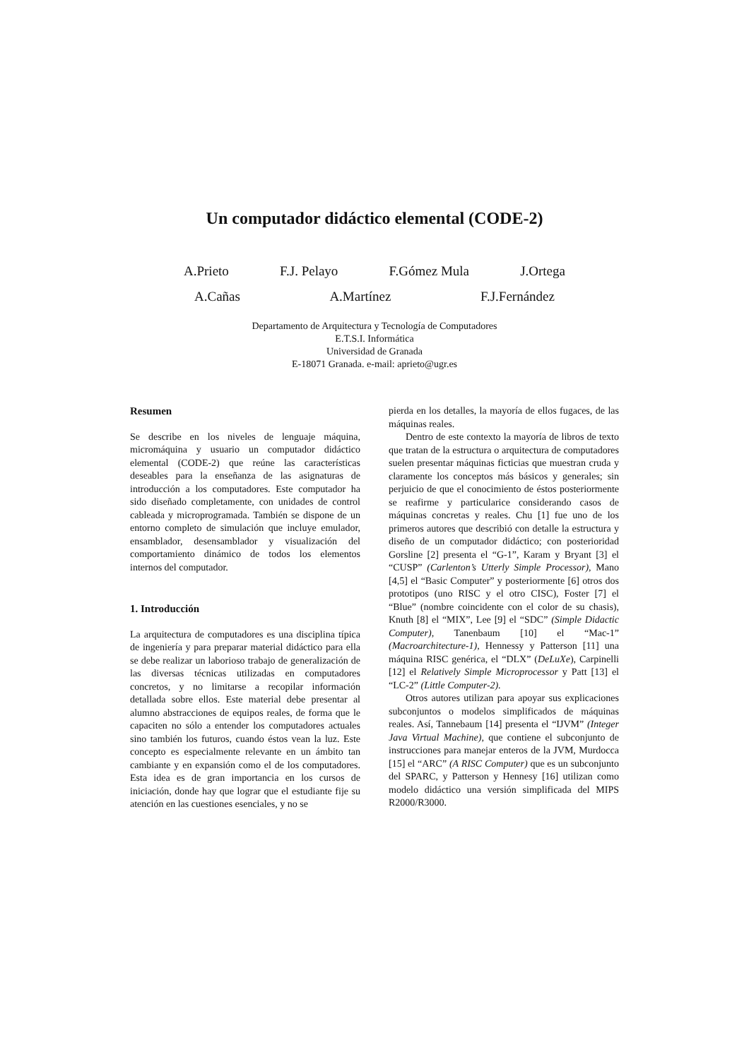Un computador didáctico elemental (CODE-2)
A.Prieto F.J. Pelayo F.Gómez Mula J.Ortega
A.Cañas A.Martínez F.J.Fernández
Departamento de Arquitectura y Tecnología de Computadores
E.T.S.I. Informática
Universidad de Granada
E-18071 Granada. e-mail: aprieto@ugr.es
Resumen
Se describe en los niveles de lenguaje máquina, micromáquina y usuario un computador didáctico elemental (CODE-2) que reúne las características deseables para la enseñanza de las asignaturas de introducción a los computadores. Este computador ha sido diseñado completamente, con unidades de control cableada y microprogramada. También se dispone de un entorno completo de simulación que incluye emulador, ensamblador, desen­samblador y visualización del comportamiento dinámico de todos los elementos internos del computador.
1. Introducción
La arquitectura de computadores es una disciplina típica de ingeniería y para preparar material didáctico para ella se debe realizar un laborioso trabajo de generalización de las diversas técnicas utilizadas en computadores concretos, y no limitarse a recopilar información detallada sobre ellos. Este material debe presentar al alumno abstracciones de equipos reales, de forma que le capaciten no sólo a entender los computadores actuales sino también los futuros, cuando éstos vean la luz. Este concepto es especialmente relevante en un ámbito tan cambiante y en expansión como el de los computadores. Esta idea es de gran importancia en los cursos de iniciación, donde hay que lograr que el estudiante fije su atención en las cuestiones esenciales, y no se
pierda en los detalles, la mayoría de ellos fugaces, de las máquinas reales.
Dentro de este contexto la mayoría de libros de texto que tratan de la estructura o arquitectura de computadores suelen presentar máquinas ficticias que muestran cruda y claramente los conceptos más básicos y generales; sin perjuicio de que el conocimiento de éstos posteriormente se reafirme y particularice considerando casos de máquinas concretas y reales. Chu [1] fue uno de los primeros autores que describió con detalle la estructura y diseño de un computador didáctico; con posterioridad Gorsline [2] presenta el “G-1”, Karam y Bryant [3] el “CUSP” (Carlenton’s Utterly Simple Processor), Mano [4,5] el “Basic Computer” y posteriormente [6] otros dos prototipos (uno RISC y el otro CISC), Foster [7] el “Blue” (nombre coincidente con el color de su chasis), Knuth [8] el “MIX”, Lee [9] el “SDC” (Simple Didactic Computer), Tanenbaum [10] el “Mac-1” (Macroarchitecture-1), Hennessy y Patterson [11] una máquina RISC genérica, el “DLX” (DeLuXe), Carpinelli [12] el Relatively Simple Microprocessor y Patt [13] el “LC-2” (Little Computer-2).
Otros autores utilizan para apoyar sus explicaciones subconjuntos o modelos simpli­ficados de máquinas reales. Así, Tannebaum [14] presenta el “IJVM” (Integer Java Virtual Machi­ne), que contiene el subconjunto de instrucciones para manejar enteros de la JVM, Murdocca [15] el “ARC” (A RISC Computer) que es un subconjunto del SPARC, y Patterson y Hennesy [16] utilizan como modelo didáctico una versión simplificada del MIPS R2000/R3000.